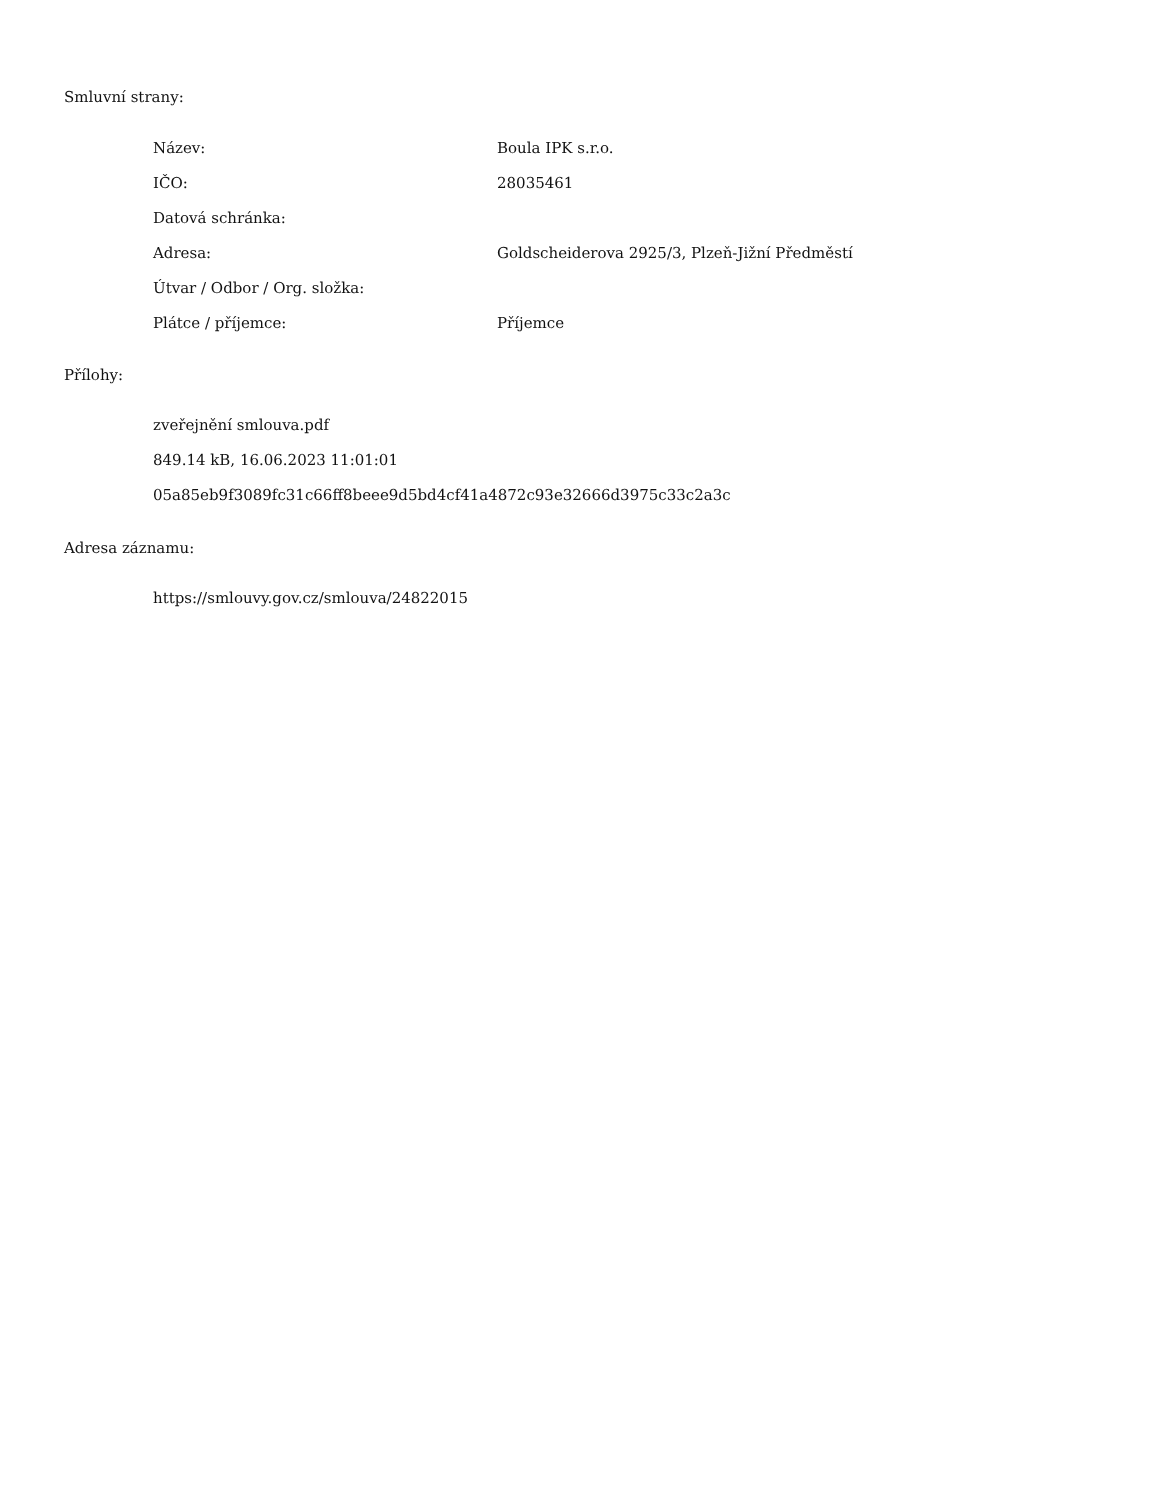Smluvní strany:
| Název: | Boula IPK s.r.o. |
| IČO: | 28035461 |
| Datová schránka: | |
| Adresa: | Goldscheiderova 2925/3, Plzeň-Jižní Předměstí |
| Útvar / Odbor / Org. složka: | |
| Plátce / příjemce: | Příjemce |
Přílohy:
zveřejnění smlouva.pdf
849.14 kB, 16.06.2023 11:01:01
05a85eb9f3089fc31c66ff8beee9d5bd4cf41a4872c93e32666d3975c33c2a3c
Adresa záznamu:
https://smlouvy.gov.cz/smlouva/24822015